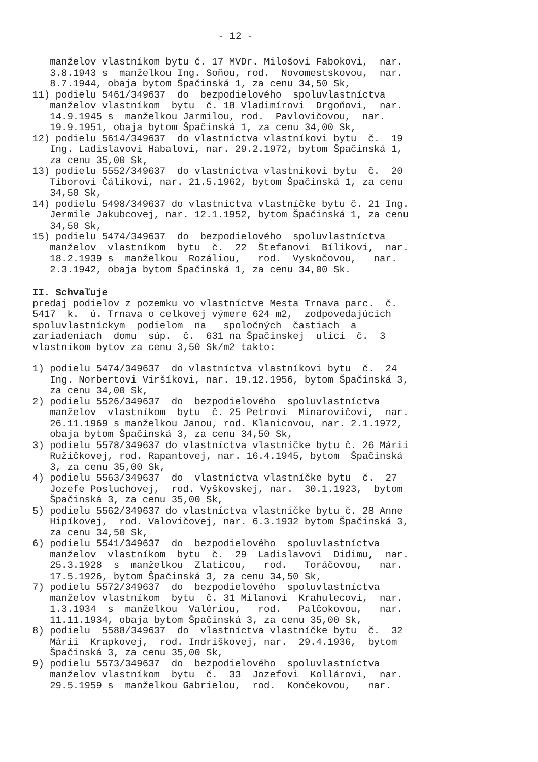- 12 -
manželov vlastníkom bytu č. 17 MVDr. Milošovi Fabokovi, nar. 3.8.1943 s manželkou Ing. Soňou, rod. Novomestskovou, nar. 8.7.1944, obaja bytom Špačinská 1, za cenu 34,50 Sk, 11) podielu 5461/349637 do bezpodielového spoluvlastníctva manželov vlastníkom bytu č. 18 Vladimírovi Drgoňovi, nar. 14.9.1945 s manželkou Jarmilou, rod. Pavlovičovou, nar. 19.9.1951, obaja bytom Špačinská 1, za cenu 34,00 Sk, 12) podielu 5614/349637 do vlastníctva vlastníkovi bytu č. 19 Ing. Ladislavovi Habalovi, nar. 29.2.1972, bytom Špačinská 1, za cenu 35,00 Sk, 13) podielu 5552/349637 do vlastníctva vlastníkovi bytu č. 20 Tiborovi Čálikovi, nar. 21.5.1962, bytom Špačinská 1, za cenu 34,50 Sk, 14) podielu 5498/349637 do vlastníctva vlastníčke bytu č. 21 Ing. Jermile Jakubcovej, nar. 12.1.1952, bytom Špačinská 1, za cenu 34,50 Sk, 15) podielu 5474/349637 do bezpodielového spoluvlastníctva manželov vlastníkom bytu č. 22 Štefanovi Bílikovi, nar. 18.2.1939 s manželkou Rozáliou, rod. Vyskočovou, nar. 2.3.1942, obaja bytom Špačinská 1, za cenu 34,00 Sk.
II. Schvaľuje
predaj podielov z pozemku vo vlastníctve Mesta Trnava parc. č. 5417 k. ú. Trnava o celkovej výmere 624 m2, zodpovedajúcich spoluvlastníckym podielom na spoločných častiach a zariadeniach domu súp. č. 631 na Špačinskej ulici č. 3 vlastníkom bytov za cenu 3,50 Sk/m2 takto:
1) podielu 5474/349637 do vlastníctva vlastníkovi bytu č. 24 Ing. Norbertovi Viršíkovi, nar. 19.12.1956, bytom Špačinská 3, za cenu 34,00 Sk, 2) podielu 5526/349637 do bezpodielového spoluvlastníctva manželov vlastníkom bytu č. 25 Petrovi Minarovičovi, nar. 26.11.1969 s manželkou Janou, rod. Klanicovou, nar. 2.1.1972, obaja bytom Špačinská 3, za cenu 34,50 Sk, 3) podielu 5578/349637 do vlastníctva vlastníčke bytu č. 26 Márii Ružičkovej, rod. Rapantovej, nar. 16.4.1945, bytom Špačinská 3, za cenu 35,00 Sk, 4) podielu 5563/349637 do vlastníctva vlastníčke bytu č. 27 Jozefe Posluchovej, rod. Vyškovskej, nar. 30.1.1923, bytom Špačinská 3, za cenu 35,00 Sk, 5) podielu 5562/349637 do vlastníctva vlastníčke bytu č. 28 Anne Hipíkovej, rod. Valovičovej, nar. 6.3.1932 bytom Špačinská 3, za cenu 34,50 Sk, 6) podielu 5541/349637 do bezpodielového spoluvlastníctva manželov vlastníkom bytu č. 29 Ladislavovi Didimu, nar. 25.3.1928 s manželkou Zlaticou, rod. Toráčovou, nar. 17.5.1926, bytom Špačinská 3, za cenu 34,50 Sk, 7) podielu 5572/349637 do bezpodielového spoluvlastníctva manželov vlastníkom bytu č. 31 Milanovi Krahulecovi, nar. 1.3.1934 s manželkou Valériou, rod. Palčokovou, nar. 11.11.1934, obaja bytom Špačinská 3, za cenu 35,00 Sk, 8) podielu 5588/349637 do vlastníctva vlastníčke bytu č. 32 Márii Krapkovej, rod. Indriškovej, nar. 29.4.1936, bytom Špačinská 3, za cenu 35,00 Sk, 9) podielu 5573/349637 do bezpodielového spoluvlastníctva manželov vlastníkom bytu č. 33 Jozefovi Kollárovi, nar. 29.5.1959 s manželkou Gabrielou, rod. Končekovou, nar.